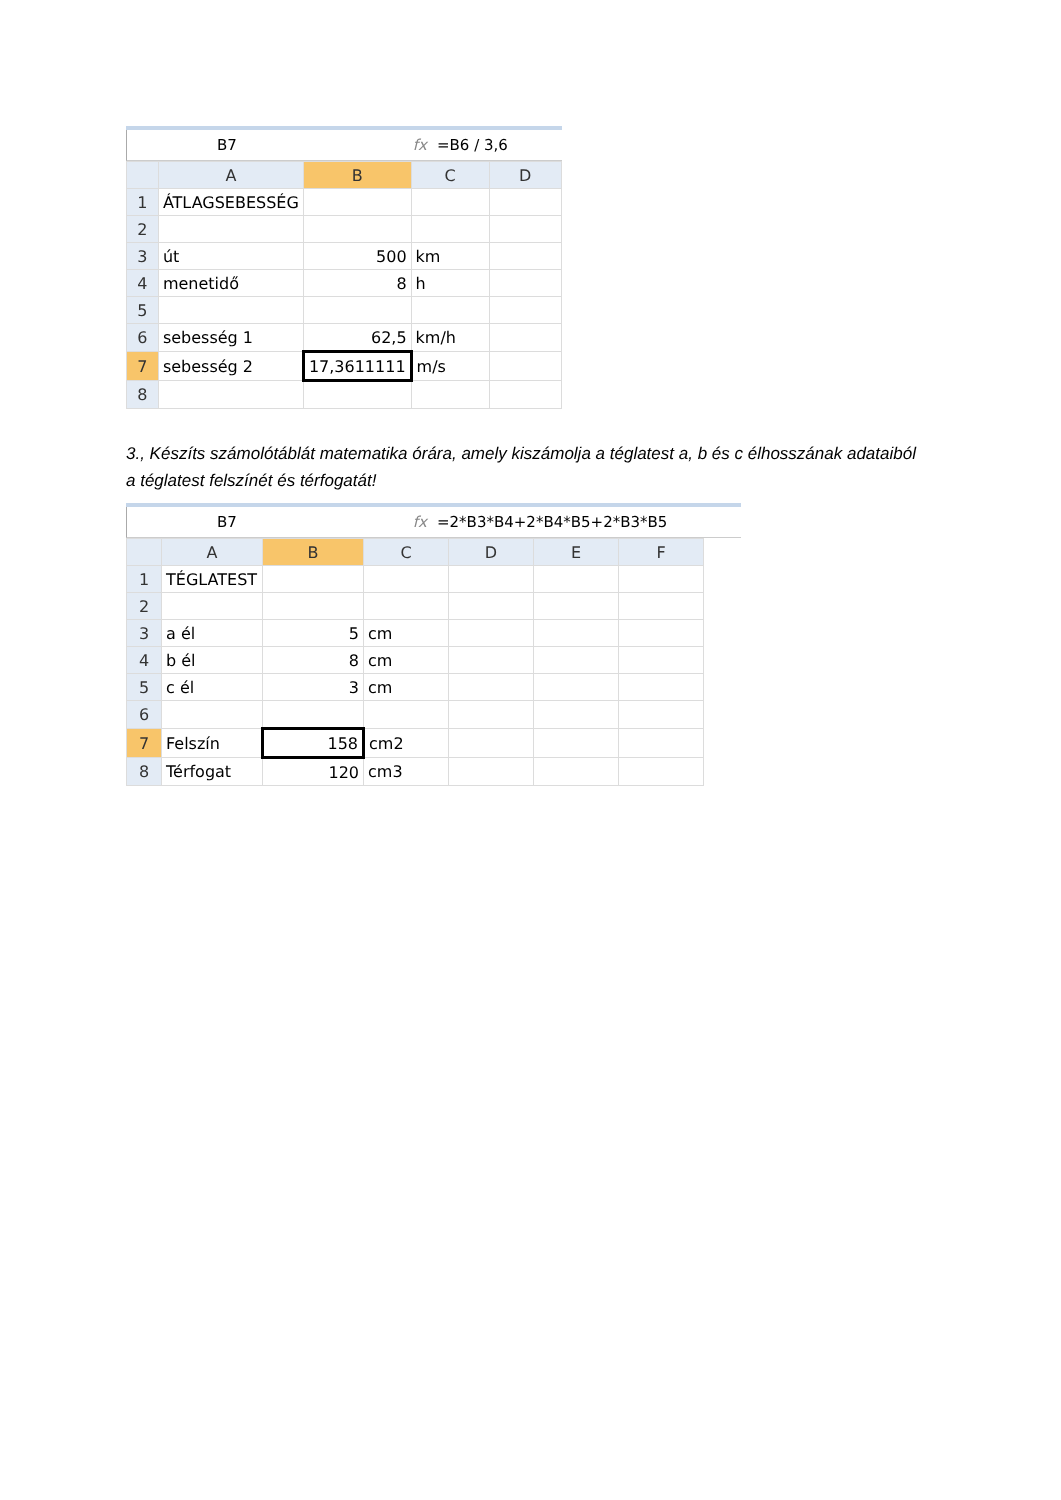B7 fx =B6 / 3,6
| | A | B | C | D |
| --- | --- | --- | --- | --- |
| 1 | ÁTLAGSEBESSÉG | | | |
| 2 | | | | |
| 3 | út | 500 | km | |
| 4 | menetidő | 8 | h | |
| 5 | | | | |
| 6 | sebesség 1 | 62,5 | km/h | |
| 7 | sebesség 2 | 17,3611111 | m/s | |
| 8 | | | | |
3., Készíts számolótáblát matematika órára, amely kiszámolja a téglatest a, b és c élhosszának adataiból a téglatest felszínét és térfogatát!
B7 fx =2*B3*B4+2*B4*B5+2*B3*B5
| | A | B | C | D | E | F |
| --- | --- | --- | --- | --- | --- | --- |
| 1 | TÉGLATEST | | | | | |
| 2 | | | | | | |
| 3 | a él | 5 | cm | | | |
| 4 | b él | 8 | cm | | | |
| 5 | c él | 3 | cm | | | |
| 6 | | | | | | |
| 7 | Felszín | 158 | cm2 | | | |
| 8 | Térfogat | 120 | cm3 | | | |